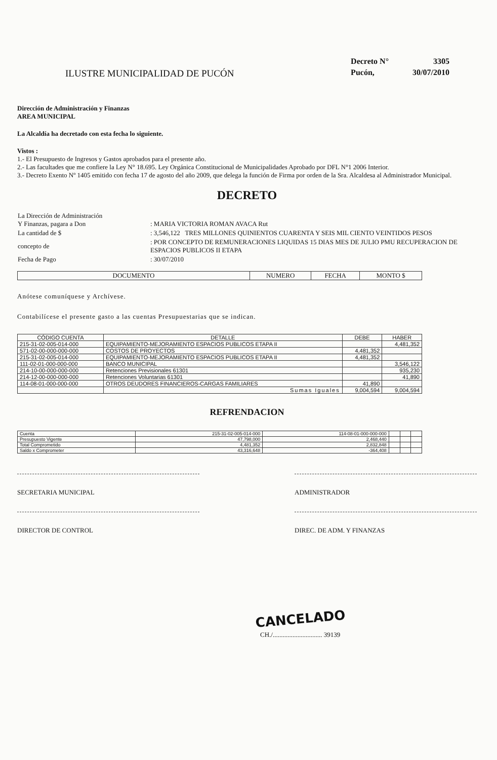ILUSTRE MUNICIPALIDAD DE PUCÓN
| Decreto N° | 3305 |
| Pucón, | 30/07/2010 |
Dirección de Administración y Finanzas
AREA MUNICIPAL
La Alcaldía ha decretado con esta fecha lo siguiente.
Vistos :
1.- El Presupuesto de Ingresos y Gastos aprobados para el presente año.
2.- Las facultades que me confiere la Ley N° 18.695. Ley Orgánica Constitucional de Municipalidades Aprobado por DFL N°1 2006 Interior.
3.- Decreto Exento Nº 1405 emitido con fecha 17 de agosto del año 2009, que delega la función de Firma por orden de la Sra. Alcaldesa al Administrador Municipal.
DECRETO
| La Dirección de Administración Y Finanzas, pagara a Don | : MARIA VICTORIA ROMAN AVACA Rut |
| La cantidad de $ | : 3,546,122 TRES MILLONES QUINIENTOS CUARENTA Y SEIS MIL CIENTO VEINTIDOS PESOS |
| concepto de | : POR CONCEPTO DE REMUNERACIONES LIQUIDAS 15 DIAS MES DE JULIO PMU RECUPERACION DE ESPACIOS PUBLICOS II ETAPA |
| Fecha de Pago | : 30/07/2010 |
| DOCUMENTO | NUMERO | FECHA | MONTO $ |
| --- | --- | --- | --- |
Anótese comuníquese y Archívese.
Contabilícese el presente gasto a las cuentas Presupuestarias que se indican.
| CÓDIGO CUENTA | DETALLE | DEBE | HABER |
| --- | --- | --- | --- |
| 215-31-02-005-014-000 | EQUIPAMIENTO-MEJORAMIENTO ESPACIOS PUBLICOS ETAPA II | | 4,481,352 |
| 571-02-00-000-000-000 | COSTOS DE PROYECTOS | 4,481,352 | |
| 215-31-02-005-014-000 | EQUIPAMIENTO-MEJORAMIENTO ESPACIOS PUBLICOS ETAPA II | 4,481,352 | |
| 111-02-01-000-000-000 | BANCO MUNICIPAL | | 3,546,122 |
| 214-10-00-000-000-000 | Retenciones Previsionales 61301 | | 935,230 |
| 214-12-00-000-000-000 | Retenciones Voluntarias 61301 | | 41,890 |
| 114-08-01-000-000-000 | OTROS DEUDORES FINANCIEROS-CARGAS FAMILIARES | 41,890 | |
| | Sumas Iguales | 9,004,594 | 9,004,594 |
REFRENDACION
| Cuenta | 215-31-02-005-014-000 | 114-08-01-000-000-000 | | | |
| Presupuesto Vigente | 47,798,000 | 2,468,440 | | | |
| Total Comprometido | 4,481,352 | 2,832,848 | | | |
| Saldo x Comprometer | 43,316,648 | -364,408 | | | |
SECRETARIA MUNICIPAL ADMINISTRADOR
DIRECTOR DE CONTROL DIREC. DE ADM. Y FINANZAS
CANCELADO
CH./.............................. 39139